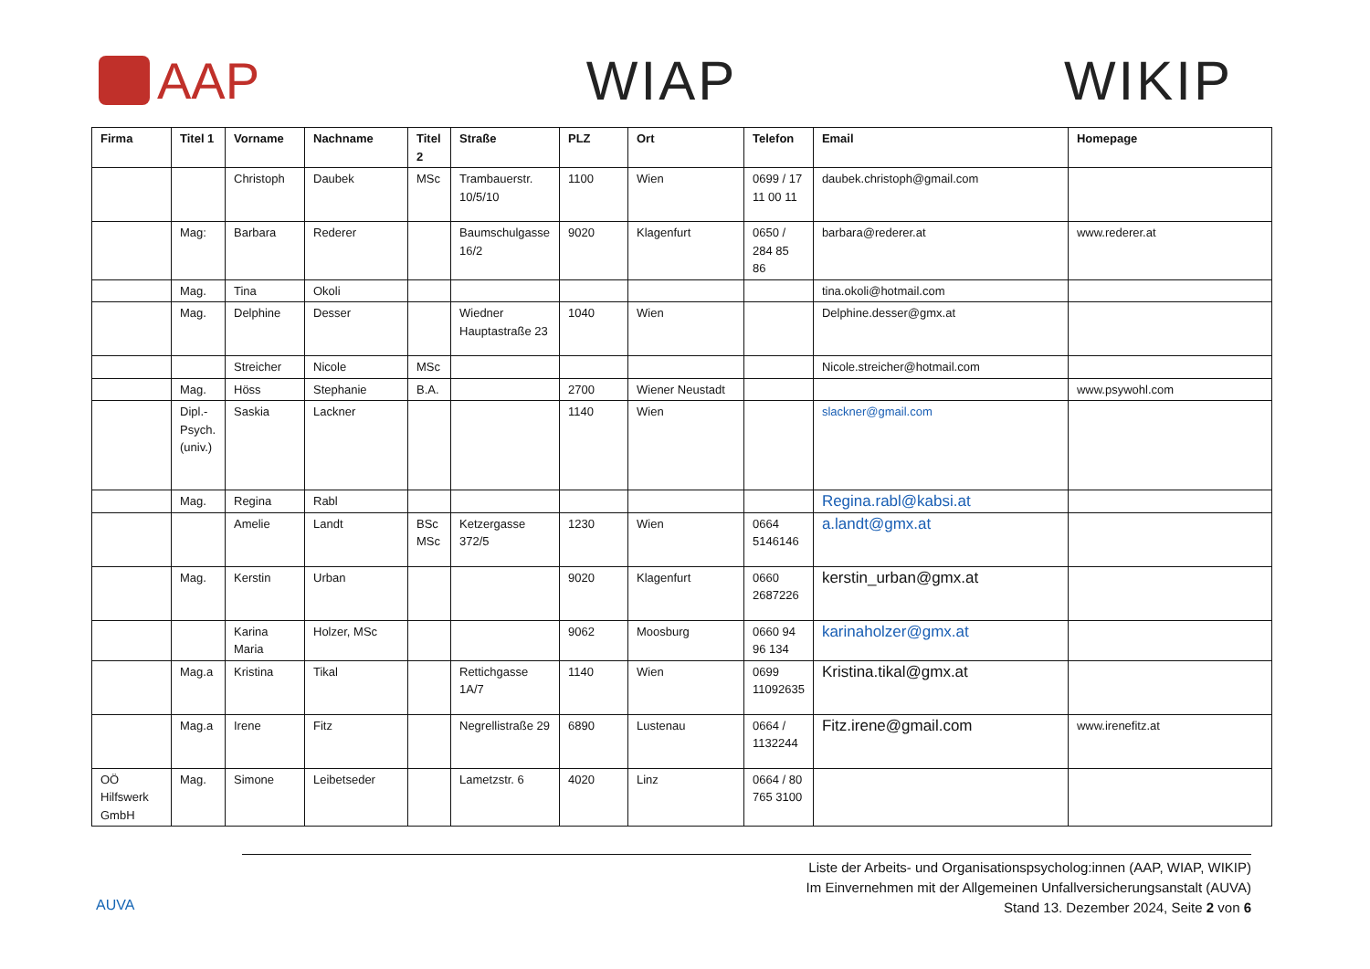AAP WIAP WIKIP
| Firma | Titel 1 | Vorname | Nachname | Titel 2 | Straße | PLZ | Ort | Telefon | Email | Homepage |
| --- | --- | --- | --- | --- | --- | --- | --- | --- | --- | --- |
| | | Christoph | Daubek | MSc | Trambauerstr. 10/5/10 | 1100 | Wien | 0699 / 17 11 00 11 | daubek.christoph@gmail.com | |
| | Mag: | Barbara | Rederer | | Baumschulgasse 16/2 | 9020 | Klagenfurt | 0650 / 284 85 86 | barbara@rederer.at | www.rederer.at |
| | Mag. | Tina | Okoli | | | | | | tina.okoli@hotmail.com | |
| | Mag. | Delphine | Desser | | Wiedner Hauptastraße 23 | 1040 | Wien | | Delphine.desser@gmx.at | |
| | | Streicher | Nicole | MSc | | | | | Nicole.streicher@hotmail.com | |
| | Mag. | Höss | Stephanie | B.A. | | 2700 | Wiener Neustadt | | | www.psywohl.com |
| | Dipl.-Psych. (univ.) | Saskia | Lackner | | | 1140 | Wien | | slackner@gmail.com | |
| | Mag. | Regina | Rabl | | | | | | Regina.rabl@kabsi.at | |
| | | Amelie | Landt | BSc MSc | Ketzergasse 372/5 | 1230 | Wien | 0664 5146146 | a.landt@gmx.at | |
| | Mag. | Kerstin | Urban | | | 9020 | Klagenfurt | 0660 2687226 | kerstin_urban@gmx.at | |
| | | Karina Maria | Holzer, MSc | | | 9062 | Moosburg | 0660 94 96 134 | karinaholzer@gmx.at | |
| | Mag.a | Kristina | Tikal | | Rettichgasse 1A/7 | 1140 | Wien | 0699 11092635 | Kristina.tikal@gmx.at | |
| | Mag.a | Irene | Fitz | | Negrellistraße 29 | 6890 | Lustenau | 0664 / 1132244 | Fitz.irene@gmail.com | www.irenefitz.at |
| OÖ Hilfswerk GmbH | Mag. | Simone | Leibetseder | | Lametzstr. 6 | 4020 | Linz | 0664 / 80 765 3100 | | |
AUVA
Liste der Arbeits- und Organisationspsycholog:innen (AAP, WIAP, WIKIP)
Im Einvernehmen mit der Allgemeinen Unfallversicherungsanstalt (AUVA)
Stand 13. Dezember 2024, Seite 2 von 6